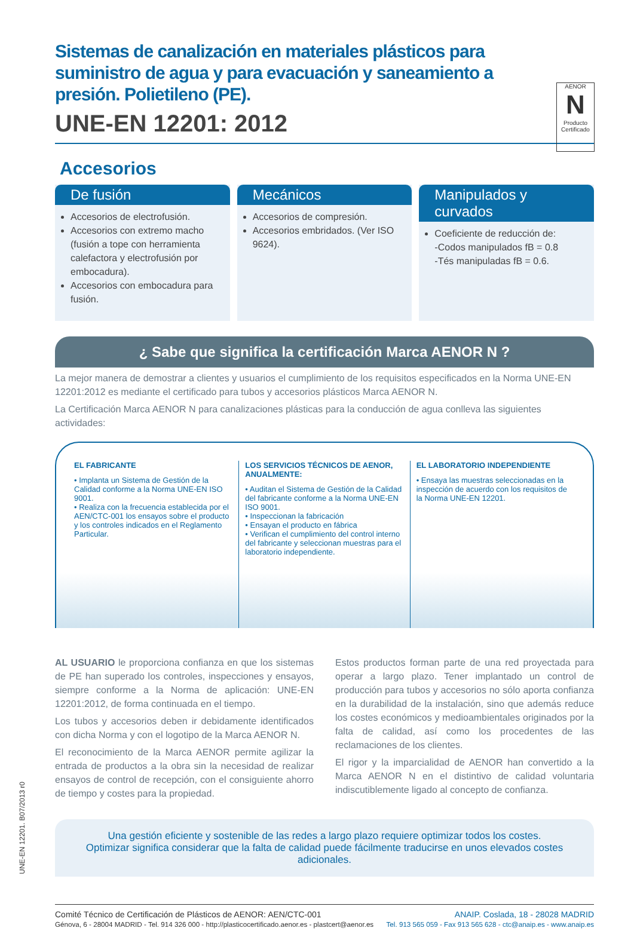AENOR
N
Producto Certificado
Sistemas de canalización en materiales plásticos para suministro de agua y para evacuación y saneamiento a presión. Polietileno (PE).
UNE-EN 12201: 2012
Accesorios
De fusión
Accesorios de electrofusión.
Accesorios con extremo macho (fusión a tope con herramienta calefactora y electrofusión por embocadura).
Accesorios con embocadura para fusión.
Mecánicos
Accesorios de compresión.
Accesorios embridados. (Ver ISO 9624).
Manipulados y curvados
Coeficiente de reducción de:
-Codos manipulados fB = 0.8
-Tés manipuladas fB = 0.6.
¿ Sabe que significa la certificación Marca AENOR N ?
La mejor manera de demostrar a clientes y usuarios el cumplimiento de los requisitos especificados en la Norma UNE-EN 12201:2012 es mediante el certificado para tubos y accesorios plásticos Marca AENOR N.
La Certificación Marca AENOR N para canalizaciones plásticas para la conducción de agua conlleva las siguientes actividades:
EL FABRICANTE
• Implanta un Sistema de Gestión de la Calidad conforme a la Norma UNE-EN ISO 9001.
• Realiza con la frecuencia establecida por el AEN/CTC-001 los ensayos sobre el producto y los controles indicados en el Reglamento Particular.
LOS SERVICIOS TÉCNICOS DE AENOR, ANUALMENTE:
• Auditan el Sistema de Gestión de la Calidad del fabricante conforme a la Norma UNE-EN ISO 9001.
• Inspeccionan la fabricación
• Ensayan el producto en fábrica
• Verifican el cumplimiento del control interno del fabricante y seleccionan muestras para el laboratorio independiente.
EL LABORATORIO INDEPENDIENTE
• Ensaya las muestras seleccionadas en la inspección de acuerdo con los requisitos de la Norma UNE-EN 12201.
AL USUARIO le proporciona confianza en que los sistemas de PE han superado los controles, inspecciones y ensayos, siempre conforme a la Norma de aplicación: UNE-EN 12201:2012, de forma continuada en el tiempo.
Los tubos y accesorios deben ir debidamente identificados con dicha Norma y con el logotipo de la Marca AENOR N.
El reconocimiento de la Marca AENOR permite agilizar la entrada de productos a la obra sin la necesidad de realizar ensayos de control de recepción, con el consiguiente ahorro de tiempo y costes para la propiedad.
Estos productos forman parte de una red proyectada para operar a largo plazo. Tener implantado un control de producción para tubos y accesorios no sólo aporta confianza en la durabilidad de la instalación, sino que además reduce los costes económicos y medioambientales originados por la falta de calidad, así como los procedentes de las reclamaciones de los clientes.
El rigor y la imparcialidad de AENOR han convertido a la Marca AENOR N en el distintivo de calidad voluntaria indiscutiblemente ligado al concepto de confianza.
Una gestión eficiente y sostenible de las redes a largo plazo requiere optimizar todos los costes.
Optimizar significa considerar que la falta de calidad puede fácilmente traducirse en unos elevados costes adicionales.
Comité Técnico de Certificación de Plásticos de AENOR: AEN/CTC-001
Génova, 6 - 28004 MADRID - Tel. 914 326 000 - http://plasticocertificado.aenor.es - plastcert@aenor.es
ANAIP. Coslada, 18 - 28028 MADRID
Tel. 913 565 059 - Fax 913 565 628 - ctc@anaip.es - www.anaip.es
UNE-EN 12201. B07/2013 r0